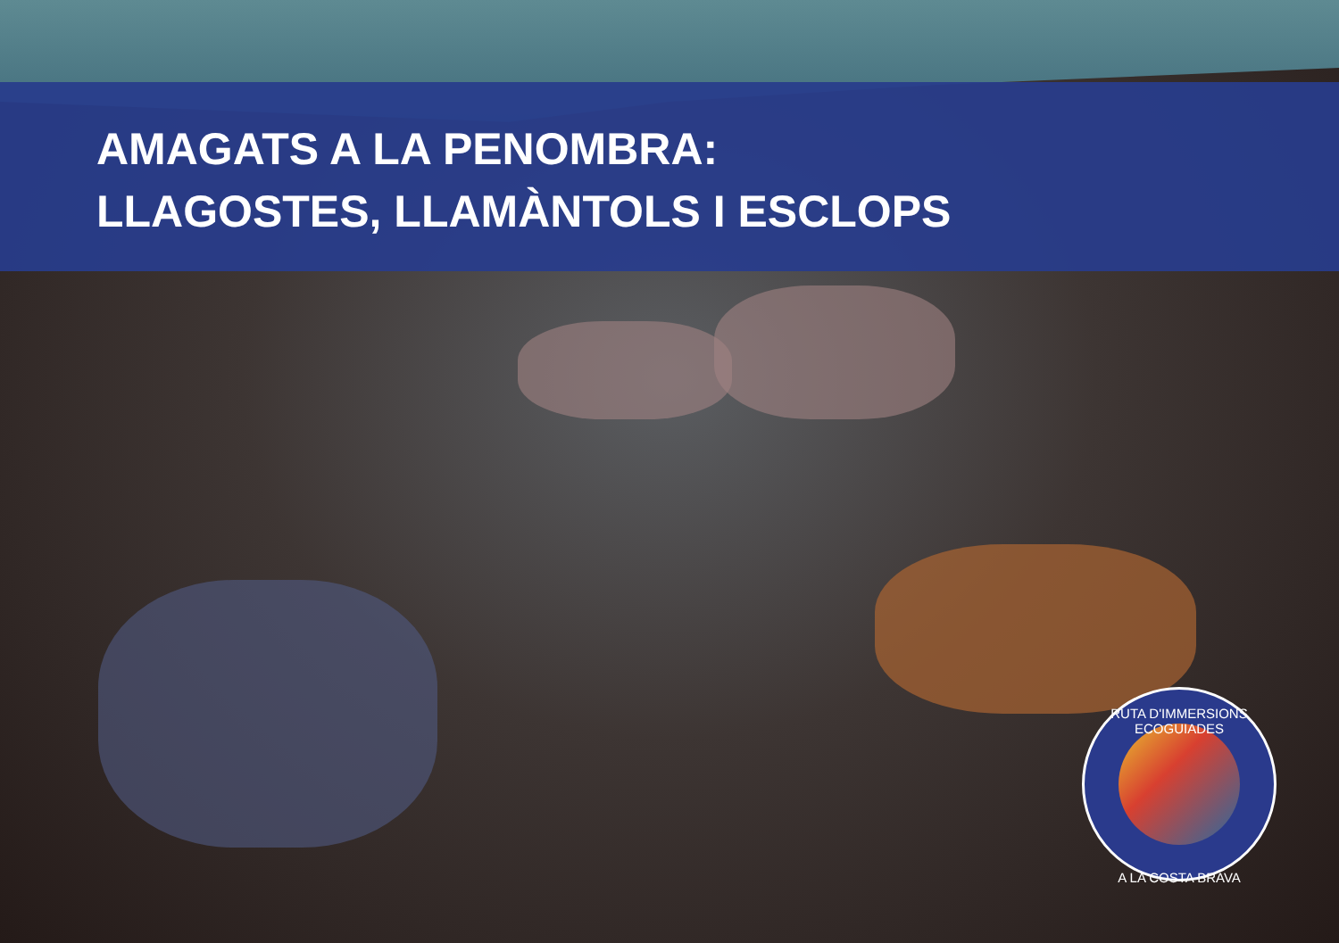AMAGATS A LA PENOMBRA:
LLAGOSTES, LLAMÀNTOLS I ESCLOPS
RUTA D'IMMERSIONS ECOGUIADES
A LA COSTA BRAVA